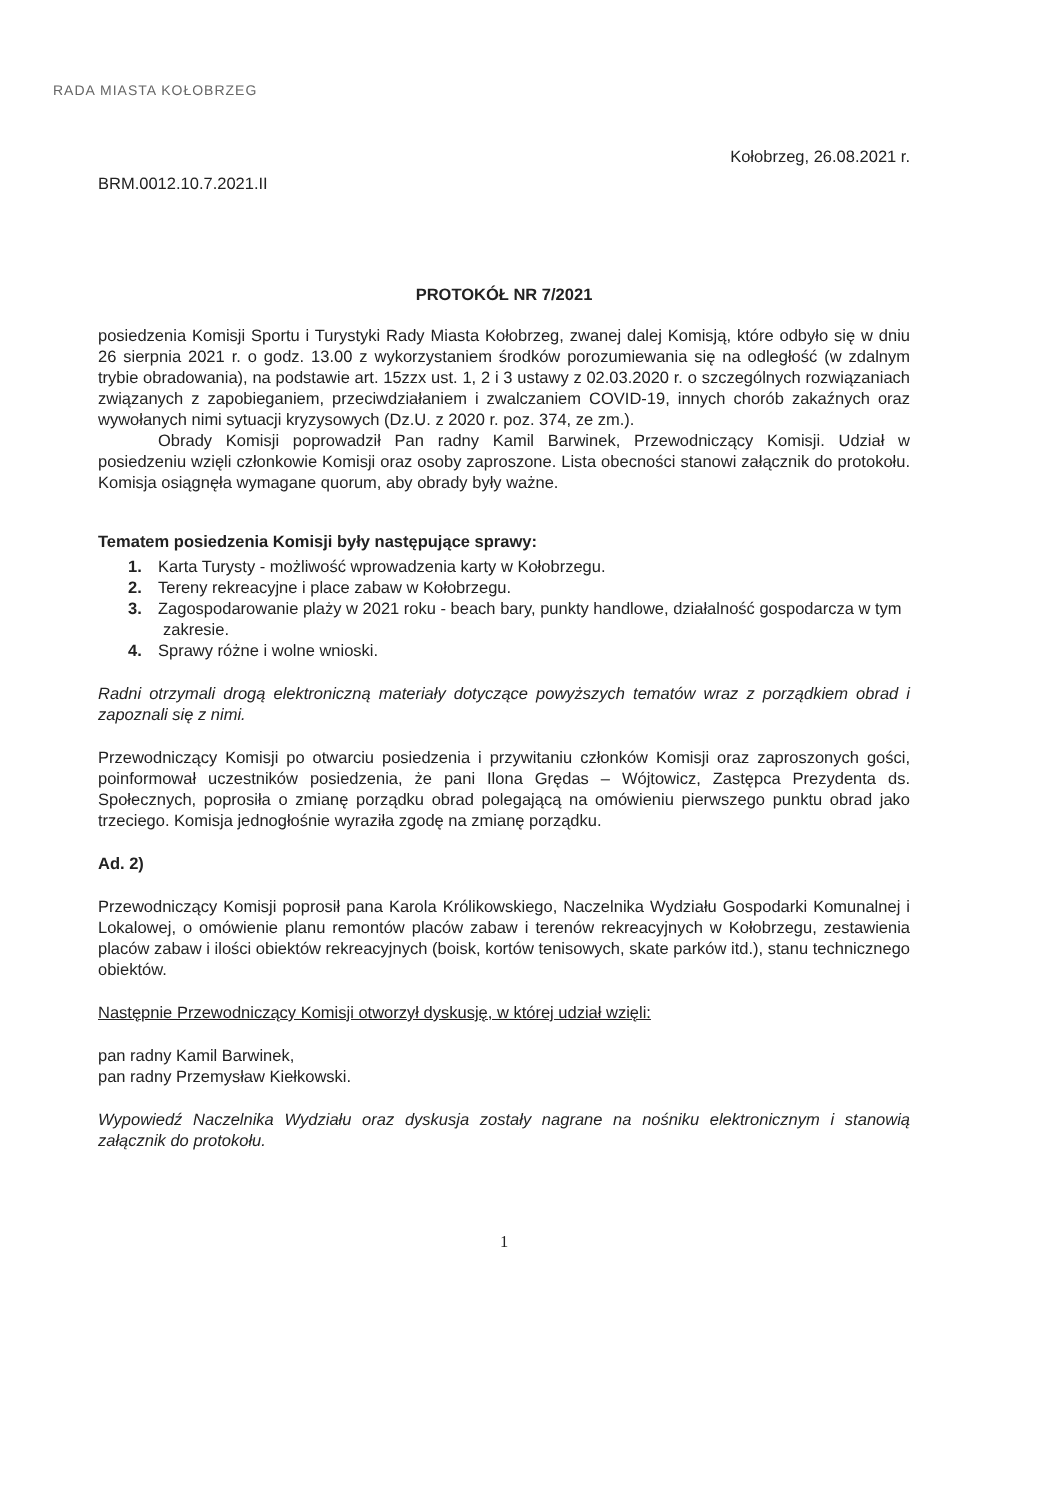RADA MIASTA KOŁOBRZEG
Kołobrzeg, 26.08.2021 r.
BRM.0012.10.7.2021.II
PROTOKÓŁ NR 7/2021
posiedzenia Komisji Sportu i Turystyki Rady Miasta Kołobrzeg, zwanej dalej Komisją, które odbyło się w dniu 26 sierpnia 2021 r. o godz. 13.00 z wykorzystaniem środków porozumiewania się na odległość (w zdalnym trybie obradowania), na podstawie art. 15zzx ust. 1, 2 i 3 ustawy z 02.03.2020 r. o szczególnych rozwiązaniach związanych z zapobieganiem, przeciwdziałaniem i zwalczaniem COVID-19, innych chorób zakaźnych oraz wywołanych nimi sytuacji kryzysowych (Dz.U. z 2020 r. poz. 374, ze zm.).
Obrady Komisji poprowadził Pan radny Kamil Barwinek, Przewodniczący Komisji. Udział w posiedzeniu wzięli członkowie Komisji oraz osoby zaproszone. Lista obecności stanowi załącznik do protokołu. Komisja osiągnęła wymagane quorum, aby obrady były ważne.
Tematem posiedzenia Komisji były następujące sprawy:
1. Karta Turysty - możliwość wprowadzenia karty w Kołobrzegu.
2. Tereny rekreacyjne i place zabaw w Kołobrzegu.
3. Zagospodarowanie plaży w 2021 roku - beach bary, punkty handlowe, działalność gospodarcza w tym zakresie.
4. Sprawy różne i wolne wnioski.
Radni otrzymali drogą elektroniczną materiały dotyczące powyższych tematów wraz z porządkiem obrad i zapoznali się z nimi.
Przewodniczący Komisji po otwarciu posiedzenia i przywitaniu członków Komisji oraz zaproszonych gości, poinformował uczestników posiedzenia, że pani Ilona Grędas – Wójtowicz, Zastępca Prezydenta ds. Społecznych, poprosiła o zmianę porządku obrad polegającą na omówieniu pierwszego punktu obrad jako trzeciego. Komisja jednogłośnie wyraziła zgodę na zmianę porządku.
Ad. 2)
Przewodniczący Komisji poprosił pana Karola Królikowskiego, Naczelnika Wydziału Gospodarki Komunalnej i Lokalowej, o omówienie planu remontów placów zabaw i terenów rekreacyjnych w Kołobrzegu, zestawienia placów zabaw i ilości obiektów rekreacyjnych (boisk, kortów tenisowych, skate parków itd.), stanu technicznego obiektów.
Następnie Przewodniczący Komisji otworzył dyskusję, w której udział wzięli:
pan radny Kamil Barwinek,
pan radny Przemysław Kiełkowski.
Wypowiedź Naczelnika Wydziału oraz dyskusja zostały nagrane na nośniku elektronicznym i stanowią załącznik do protokołu.
1